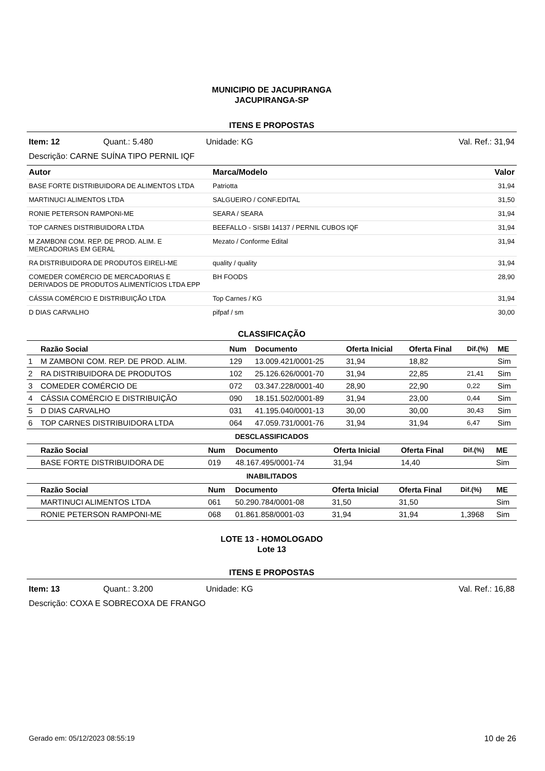MUNICIPIO DE JACUPIRANGA
JACUPIRANGA-SP
ITENS E PROPOSTAS
Item: 12 Quant.: 5.480 Unidade: KG Val. Ref.: 31,94
Descrição: CARNE SUÍNA TIPO PERNIL IQF
| Autor | Marca/Modelo | Valor |
| --- | --- | --- |
| BASE FORTE DISTRIBUIDORA DE ALIMENTOS LTDA | Patriotta | 31,94 |
| MARTINUCI ALIMENTOS LTDA | SALGUEIRO / CONF.EDITAL | 31,50 |
| RONIE PETERSON RAMPONI-ME | SEARA / SEARA | 31,94 |
| TOP CARNES DISTRIBUIDORA LTDA | BEEFALLO - SISBI 14137 / PERNIL CUBOS IQF | 31,94 |
| M ZAMBONI COM. REP. DE PROD. ALIM. E MERCADORIAS EM GERAL | Mezato / Conforme Edital | 31,94 |
| RA DISTRIBUIDORA DE PRODUTOS EIRELI-ME | quality / quality | 31,94 |
| COMEDER COMÉRCIO DE MERCADORIAS E DERIVADOS DE PRODUTOS ALIMENTÍCIOS LTDA EPP | BH FOODS | 28,90 |
| CÁSSIA COMÉRCIO E DISTRIBUIÇÃO LTDA | Top Carnes / KG | 31,94 |
| D DIAS CARVALHO | pifpaf / sm | 30,00 |
CLASSIFICAÇÃO
| | Razão Social | Num | Documento | Oferta Inicial | Oferta Final | Dif.(%) | ME |
| --- | --- | --- | --- | --- | --- | --- | --- |
| 1 | M ZAMBONI COM. REP. DE PROD. ALIM. | 129 | 13.009.421/0001-25 | 31,94 | 18,82 | | Sim |
| 2 | RA DISTRIBUIDORA DE PRODUTOS | 102 | 25.126.626/0001-70 | 31,94 | 22,85 | 21,41 | Sim |
| 3 | COMEDER COMÉRCIO DE | 072 | 03.347.228/0001-40 | 28,90 | 22,90 | 0,22 | Sim |
| 4 | CÁSSIA COMÉRCIO E DISTRIBUIÇÃO | 090 | 18.151.502/0001-89 | 31,94 | 23,00 | 0,44 | Sim |
| 5 | D DIAS CARVALHO | 031 | 41.195.040/0001-13 | 30,00 | 30,00 | 30,43 | Sim |
| 6 | TOP CARNES DISTRIBUIDORA LTDA | 064 | 47.059.731/0001-76 | 31,94 | 31,94 | 6,47 | Sim |
DESCLASSIFICADOS
| | Razão Social | Num | Documento | Oferta Inicial | Oferta Final | Dif.(%) | ME |
| --- | --- | --- | --- | --- | --- | --- | --- |
| | BASE FORTE DISTRIBUIDORA DE | 019 | 48.167.495/0001-74 | 31,94 | 14,40 | | Sim |
INABILITADOS
| | Razão Social | Num | Documento | Oferta Inicial | Oferta Final | Dif.(%) | ME |
| --- | --- | --- | --- | --- | --- | --- | --- |
| | MARTINUCI ALIMENTOS LTDA | 061 | 50.290.784/0001-08 | 31,50 | 31,50 | | Sim |
| | RONIE PETERSON RAMPONI-ME | 068 | 01.861.858/0001-03 | 31,94 | 31,94 | 1,3968 | Sim |
LOTE 13 - HOMOLOGADO
Lote 13
ITENS E PROPOSTAS
Item: 13 Quant.: 3.200 Unidade: KG Val. Ref.: 16,88
Descrição: COXA E SOBRECOXA DE FRANGO
Gerado em: 05/12/2023 08:55:19 10 de 26